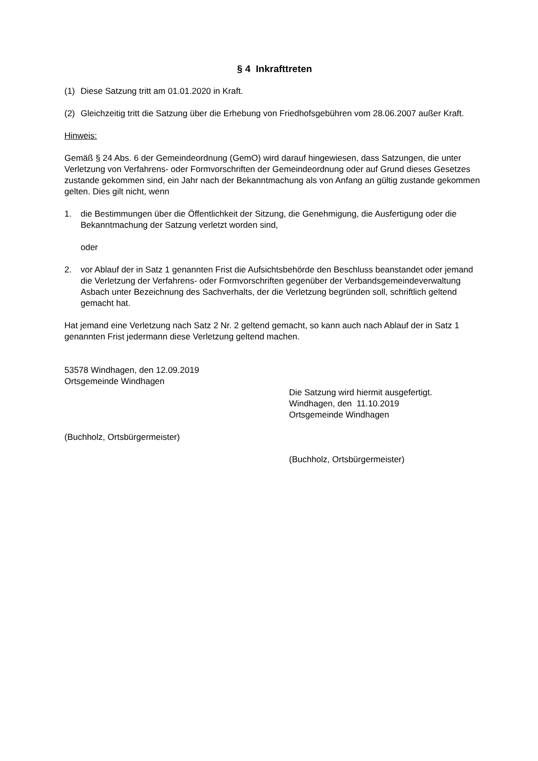§ 4 Inkrafttreten
(1) Diese Satzung tritt am 01.01.2020 in Kraft.
(2) Gleichzeitig tritt die Satzung über die Erhebung von Friedhofsgebühren vom 28.06.2007 außer Kraft.
Hinweis:
Gemäß § 24 Abs. 6 der Gemeindeordnung (GemO) wird darauf hingewiesen, dass Satzungen, die unter Verletzung von Verfahrens- oder Formvorschriften der Gemeindeordnung oder auf Grund dieses Gesetzes zustande gekommen sind, ein Jahr nach der Bekanntmachung als von Anfang an gültig zustande gekommen gelten. Dies gilt nicht, wenn
1. die Bestimmungen über die Öffentlichkeit der Sitzung, die Genehmigung, die Ausfertigung oder die Bekanntmachung der Satzung verletzt worden sind,
oder
2. vor Ablauf der in Satz 1 genannten Frist die Aufsichtsbehörde den Beschluss beanstandet oder jemand die Verletzung der Verfahrens- oder Formvorschriften gegenüber der Verbandsgemeindeverwaltung Asbach unter Bezeichnung des Sachverhalts, der die Verletzung begründen soll, schriftlich geltend gemacht hat.
Hat jemand eine Verletzung nach Satz 2 Nr. 2 geltend gemacht, so kann auch nach Ablauf der in Satz 1 genannten Frist jedermann diese Verletzung geltend machen.
53578 Windhagen, den 12.09.2019
Ortsgemeinde Windhagen
(Buchholz, Ortsbürgermeister)
Die Satzung wird hiermit ausgefertigt.
Windhagen, den 11.10.2019
Ortsgemeinde Windhagen
(Buchholz, Ortsbürgermeister)